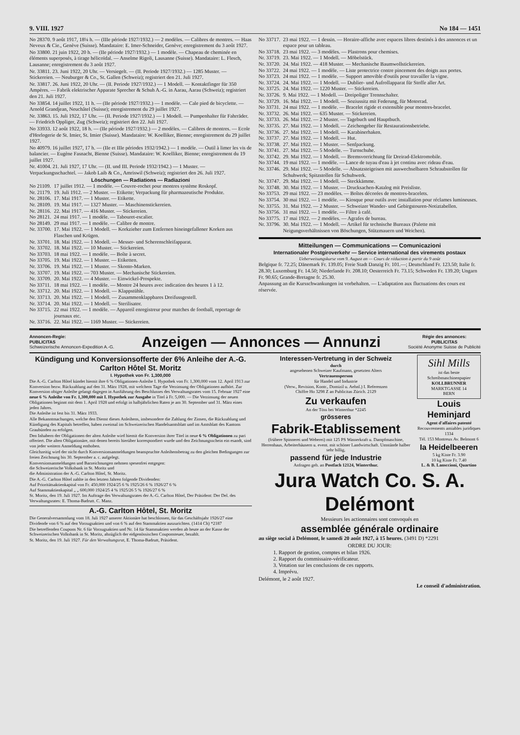9. VIII. 1927 No 184 — 1451
No 28370. 9 août 1917, 18¼ h. — (IIIe période 1927/1932.) — 2 modèles. — Calibres de montres. — Haas Neveux & Cie., Genève (Suisse). Mandataire: E. Imer-Schneider, Genève; enregistrement du 3 août 1927.
No 33800. 21 juin 1922, 20 h. — (IIe période 1927/1932.) — 1 modèle. — Chapeau de cheminée en éléments superposés, à tirage hélicoïdal. — Anselme Rigoli, Lausanne (Suisse). Mandataire: L. Flesch, Lausanne; enregistrement du 3 août 1927.
Nr. 33811. 23. Juni 1922, 20 Uhr. — Versiegelt. — (II. Periode 1927/1932.) — 1285 Muster. — Stickereien. — Neuburger & Co., St. Gallen (Schweiz); registriert den 21. Juli 1927.
Nr. 33817. 26. Juni 1922, 20 Uhr. — (II. Periode 1927/1932.) — 1 Modell. — Kontaktfinger für 350 Ampères. — Fabrik elektrischer Apparate Sprecher & Schuh A.-G. in Aarau, Aarau (Schweiz); registriert den 21. Juli 1927.
No 33854. 14 juillet 1922, 11 h. — (IIe période 1927/1932.) — 1 modèle. — Cale pied de bicyclette. — Arnold Grandjean, Neuchâtel (Suisse); enregistrement du 29 juillet 1927.
Nr. 33863. 15. Juli 1922, 17 Uhr. — (II. Periode 1927/1932.) — 1 Modell. — Pumpenhalter für Fahrräder. — Friedrich Oppliger, Zug (Schweiz); registriert den 22. Juli 1927.
No 33933. 12 août 1922, 18 h. — (IIe période 1927/1932.) — 2 modèles. — Calibres de montres. — Ecole d'Horlogerie de St. Imier, St. Imier (Suisse). Mandataire: W. Koelliker, Bienne; enregistrement du 29 juillet 1927.
No 40979. 16 juillet 1927, 17 h. — (IIe et IIIe périodes 1932/1942.) — 1 modèle. — Outil à limer les vis de balancier. — Eugène Fasnacht, Bienne (Suisse). Mandataire: W. Koelliker, Bienne; enregistrement du 19 juillet 1927.
Nr. 41004. 21. Juli 1927, 17 Uhr. — (II. und III. Periode 1932/1942.) — 1 Muster. — Verpackungsschachtel. — Jakob Laib & Co., Amriswil (Schweiz); registriert den 26. Juli 1927.
Löschungen — Radiations — Radiazioni
No 21109. 17 juillet 1912. — 1 modèle. — Couvre-rochet pour montres système Roskopf.
Nr. 21179. 19. Juli 1912. — 2 Muster. — Etikette; Verpackung für pharmazeutische Produkte.
Nr. 28106. 17. Mai 1917. — 1 Muster. — Etikette.
Nr. 28109. 19. Mai 1917. — 1327 Muster. — Maschinenstickereien.
Nr. 28116. 22. Mai 1917. — 416 Muster. — Stickereien.
No 28121. 24 mai 1917. — 1 modèle. — Tabouret-escalier.
No 28149. 29 mai 1917. — 1 modèle. — Calibre de montre.
Nr. 33700. 17. Mai 1922. — 1 Modell. — Korkzieher zum Entfernen hineingefallener Korken aus Flaschen und Krügen.
Nr. 33701. 18. Mai 1922. — 1 Modell. — Messer- und Scherenschleifapparat.
Nr. 33702. 18. Mai 1922. — 10 Muster. — Stickereien.
No 33703. 18 mai 1922. — 1 modèle. — Boîte à secret.
No 33705. 19. Mai 1922. — 1 Muster. — Etiketten.
Nr. 33706. 19. Mai 1922. — 1 Muster. — Skonto-Marken.
Nr. 33707. 19. Mai 1922. — 703 Muster. — Mechanische Stickereien.
Nr. 33709. 20. Mai 1922. — 4 Muster. — Einwickel-Prospekte.
No 33711. 18 mai 1922. — 1 modèle. — Montre 24 heures avec indication des heures 1 à 12.
Nr. 33712. 20. Mai 1922. — 1 Modell. — Klappstühle.
Nr. 33713. 20. Mai 1922. — 1 Modell. — Zusammenklappbares Dreifussgestell.
Nr. 33714. 20. Mai 1922. — 1 Modell. — Sterilisator.
No 33715. 22 mai 1922. — 1 modèle. — Appareil enregistreur pour matches de football, reportage de journaux etc.
Nr. 33716. 22. Mai 1922. — 1169 Muster. — Stickereien.
No 33717. 23 mai 1922. — 1 dessin. — Horaire-affiche avec espaces libres destinés à des annonces et un espace pour un tableau.
No 33718. 23 mai 1922. — 3 modèles. — Plastrons pour chemises.
Nr. 33719. 23. Mai 1922. — 1 Modell. — Möbelstück.
Nr. 33720. 24. Mai 1922. — 418 Muster. — Mechanische Baumwollstickereien.
No 33722. 24 mai 1922. — 1 modèle. — Liste protectrice contre pincement des doigts aux portes.
No 33723. 24 mai 1922. — 1 modèle. — Support amovible d'outils pour travailler la vigne.
Nr. 33724. 24. Mai 1922. — 1 Modell. — Dublier- und Aufrollapparat für Stoffe aller Art.
Nr. 33725. 24. Mai 1922. — 1220 Muster. — Stickereien.
Nr. 33726. 9. Mai 1922. — 1 Modell. — Dreipoliger Trennschalter.
Nr. 33729. 16. Mai 1922. — 1 Modell. — Soziussitz mit Federung, für Motorrad.
No 33731. 24 mai 1922. — 1 modèle. — Bracelet rigide et extensible pour montres-bracelet.
Nr. 33732. 26. Mai 1922. — 635 Muster. — Stickereien.
Nr. 33733. 26. Mai 1922. — 2 Muster. — Tagebuch und Hauptbuch.
Nr. 33735. 27. Mai 1922. — 1 Modell. — Zeichengeber für Restaurationsbetriebe.
Nr. 33736. 27. Mai 1922. — 1 Modell. — Karabinerhaken.
Nr. 33737. 27. Mai 1922. — 1 Modell. — Hut.
Nr. 33738. 27. Mai 1922. — 1 Muster. — Senfpackung.
Nr. 33741. 27. Mai 1922. — 5 Modelle. — Turnschuhe.
Nr. 33742. 29. Mai 1922. — 1 Modell. — Bremsvorrichtung für Dreirad-Elektromobile.
No 33744. 19 mai 1922. — 1 modèle. — Lance de tuyau d'eau à jet continu avec rideau d'eau.
Nr. 33746. 29. Mai 1922. — 5 Modelle. — Absatzsteigeisen mit auswechselbaren Schraubstollen für Schuhwerk; Spitzstollen für Schuhwerk.
Nr. 33747. 29. Mai 1922. — 1 Modell. — Steckkämme.
Nr. 33748. 30. Mai 1922. — 1 Muster. — Drucksachen-Katalog mit Preisliste.
No 33753. 29 mai 1922. — 23 modèles. — Boîtes décorées de montres-bracelets.
No 33754. 30 mai 1922. — 1 modèle. — Kiosque pour outils avec installation pour réclames lumineuses.
Nr. 33755. 31. Mai 1922. — 2 Muster. — Schweizer Wander- und Gebirgstouren-Notiztabellen.
No 33756. 31 mai 1922. — 1 modèle. — Filtre à café.
No 33775. 17 mai 1922. — 2 modèles. — Agrafes de bureau.
Nr. 33796. 30. Mai 1922. — 1 Modell. — Artikel für technische Bureaux (Palette mit Neigungsverhältnissen von Böschungen, Stützmauern und Weichen).
Mitteilungen — Communications — Comunicazioni
Internationaler Postgiroverkehr — Service international des virements postaux
Ueberweisungskurse vom 9. August an — Cours de réduction à partir du 9 août
Belgique fr. 72.25; Dänemark Fr. 139.05; Freie Stadt Danzig Fr. 101.—; Deutschland Fr. 123.50; Italie fr. 28.30; Luxemburg Fr. 14.50; Niederlande Fr. 208.10; Oesterreich Fr. 73.15; Schweden Fr. 139.20; Ungarn Fr. 90.65; Grande-Bretagne fr. 25.30.
Anpassung an die Kursschwankungen ist vorbehalten. — L'adaptation aux fluctuations des cours est réservée.
Annoncen-Regie:
PUBLICITAS
Schweizerische Annoncen-Expedition A.-G.
Anzeigen — Annonces — Annunzi
Régie des annonces:
PUBLICITAS
Société Anonyme Suisse de Publicité
Kündigung und Konversionsofferte der 6% Anleihe der A.-G. Carlton Hôtel St. Moritz
I. Hypothek von Fr. 1,300,000
Die A.-G. Carlton Hôtel kündet hiemit ihre 6 % Obligationen-Anleihe I. Hypothek von Fr. 1,300,000 vom 12. April 1913 zur Konversion bezw. Rückzahlung auf den 31. März 1928, mit welchem Tage die Verzinsung der Obligationen aufhört. Zur Konversion obiger Anleihe gelangt dagegen in Ausführung des Beschlusses des Verwaltungsrates vom 15. Februar 1927 eine neue 6 % Anleihe von Fr. 1,300,000 mit I. Hypothek zur Ausgabe in Titel à Fr. 5,000. — Die Verzinsung der neuen Obligationen beginnt mit dem 1. April 1928 und erfolgt in halbjährlichen Raten je am 30. September und 31. März eines jeden Jahres.
Die Anleihe ist fest bis 31. März 1933.
Alle Bekanntmachungen, welche den Dienst dieses Anleihens, insbesondere die Zahlung der Zinsen, die Rückzahlung und Kündigung des Kapitals betreffen, haben zweimal im Schweizerischen Handelsamtsblatt und im Amtsblatt des Kantons Graubünden zu erfolgen.
Den Inhabern der Obligationen der alten Anleihe wird hiemit die Konversion ihrer Titel in neue 6 % Obligationen zu pari offeriert. Die alten Obligationäre, mit denen bereits hierüber korrespondiert wurde und den Zeichnungsschein ein esandt, sind von jeder weitern Anmeldung enthoben.
Gleichzeitig wird der nicht durch Konversionsanmeldungen beanspruchte Anleihensbetrag zu den gleichen Bedingungen zur freien Zeichnung bis 30. September a. c. aufgelegt.
Konversionsanmeldungen und Barzeichnungen nehmen spesenfrei entgegen:
die Schweizerische Volksbank in St. Moritz und
die Administration der A.-G. Carlton Hôtel, St. Moritz.
Die A.-G. Carlton Hôtel zahlte in den letzten Jahren folgende Dividenden:
Auf Prioritätsaktienkapital von Fr. 450,000 1924/25 6 % 1925/26 6 % 1926/27 6 %
Auf Stammaktienkapital „ „ 600,000 1924/25 4 % 1925/26 5 % 1926/27 6 %
St. Moritz, den 19. Juli 1927. Im Auftrage des Verwaltungsrates der A.-G. Carlton Hôtel, Der Präsident: Der Del. des Verwaltungsrates: E. Thoma-Badrutt. C. Manz.
A.-G. Carlton Hôtel, St. Moritz
Die Generalversammlung vom 18. Juli 1927 unserer Aktionäre hat beschlossen, für das Geschäftsjahr 1926/27 eine Dividende von 6 % auf den Vorzugsaktien und von 6 % auf den Stammaktien auszurichten. (1414 Ch) *2187
Die betreffenden Coupons Nr. 6 für Vorzugsaktien und Nr. 14 für Stammaktien werden ab heute an der Kasse der Schweizerischen Volksbank in St. Moritz, abzüglich der eidgenössischen Couponsteuer, bezahlt.
St. Moritz, den 19. Juli 1927. Für den Verwaltungsrat, E. Thoma-Badrutt, Präsident.
Interessen-Vertretung in der Schweiz
durch
angesehenen Schweizer Kaufmann, gesetzten Alters
Vertrauensperson
für Handel und Industrie
(Verw., Revision, Kontr., Domizil u. Aehnl.) I. Referenzen
Chiffre Ho 3298 Z an Publicitas Zürich. 2129
Zu verkaufen
An der Töss bei Winterthur *2245
grösseres
Fabrik-Etablissement
(frühere Spinnerei und Weberei) mit 125 PS Wasserkraft u. Dampfmaschine, Herrenhaus, Arbeiterhäusern u. event. mit schöner Landwirtschaft. Umstände halber sehr billig,
passend für jede Industrie
Anfragen geh. an Postfach 12124, Winterthur.
Sihl Mills
ist das beste
Schreibmaschinenpapier
KOLLBRUNNER
MARKTGASSE 14
BERN
Louis Heminjard
Agent d'affaires patenté
Recouvrements amiables juridiques 1334
Tél. 153 Montreux Av. Belmont 6
Ia Heidelbeeren
5 kg Kiste Fr. 3.90
10 kg Kiste Fr. 7.40
L. & B. Lansccioni, Quartino
Jura Watch Co. S. A. Delémont
Messieurs les actionnaires sont convoqués en
assemblée générale ordinaire
au siège social à Delémont, le samedi 20 août 1927, à 15 heures. (3491 D) *2291
ORDRE DU JOUR:
1. Rapport de gestion, comptes et bilan 1926.
2. Rapport du commissaire-vérificateur.
3. Votation sur les conclusions de ces rapports.
4. Imprévu.
Delémont, le 2 août 1927.
Le conseil d'administration.